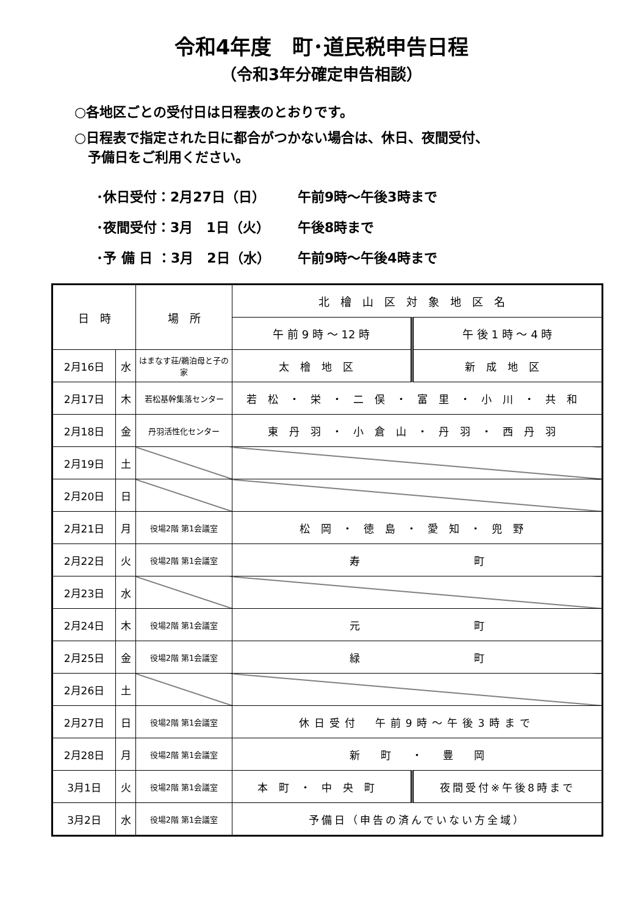令和4年度　町･道民税申告日程
（令和3年分確定申告相談）
○各地区ごとの受付日は日程表のとおりです。
○日程表で指定された日に都合がつかない場合は、休日、夜間受付、
　予備日をご利用ください。
･休日受付：2月27日（日） 午前9時～午後3時まで
･夜間受付：3月　1日（火） 午後8時まで
･予 備 日 ：3月　2日（水） 午前9時～午後4時まで
| 日 時 | | 場 所 | 北檜山区対象地区名 | |
| --- | --- | --- | --- | --- |
| | | | 午 前 9 時 ～ 12 時 | 午 後 1 時 ～ 4 時 |
| 2月16日 | 水 | はまなす荘/鵜泊母と子の家 | 太檜地区 | 新成地区 |
| 2月17日 | 木 | 若松基幹集落センター | 若松・栄・二俣・富里・小川・共和 | |
| 2月18日 | 金 | 丹羽活性化センター | 東丹羽・小倉山・丹羽・西丹羽 | |
| 2月19日 | 土 | | | |
| 2月20日 | 日 | | | |
| 2月21日 | 月 | 役場2階 第1会議室 | 松岡・徳島・愛知・兜野 | |
| 2月22日 | 火 | 役場2階 第1会議室 | 寿 町 | |
| 2月23日 | 水 | | | |
| 2月24日 | 木 | 役場2階 第1会議室 | 元 町 | |
| 2月25日 | 金 | 役場2階 第1会議室 | 緑 町 | |
| 2月26日 | 土 | | | |
| 2月27日 | 日 | 役場2階 第1会議室 | 休日受付 午前9時～午後3時まで | |
| 2月28日 | 月 | 役場2階 第1会議室 | 新 町 ・ 豊 岡 | |
| 3月1日 | 火 | 役場2階 第1会議室 | 本町・中央町 | 夜間受付※午後8時まで |
| 3月2日 | 水 | 役場2階 第1会議室 | 予備日（申告の済んでいない方全域） | |